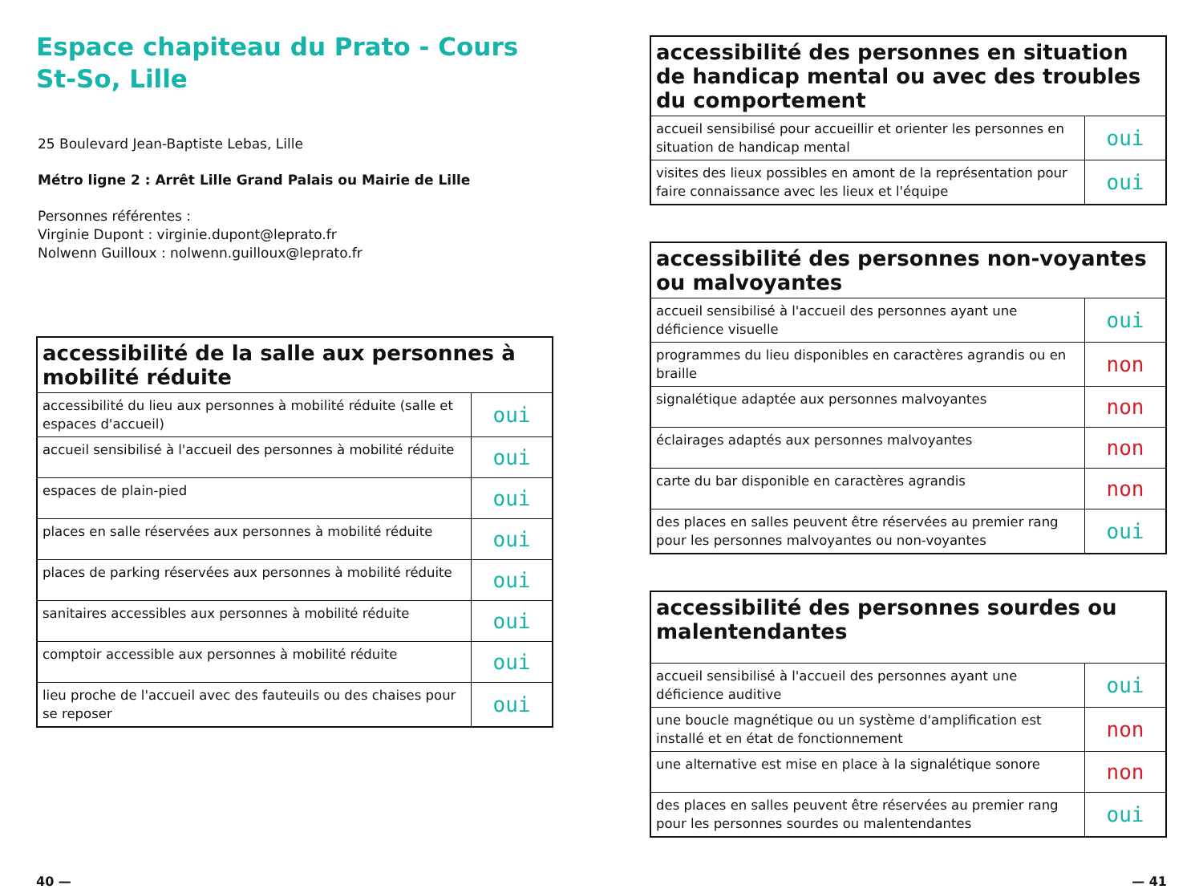Espace chapiteau du Prato - Cours St-So, Lille
25 Boulevard Jean-Baptiste Lebas, Lille
Métro ligne 2 : Arrêt Lille Grand Palais ou Mairie de Lille
Personnes référentes :
Virginie Dupont : virginie.dupont@leprato.fr
Nolwenn Guilloux : nolwenn.guilloux@leprato.fr
| accessibilité de la salle aux personnes à mobilité réduite | |
| --- | --- |
| accessibilité du lieu aux personnes à mobilité réduite (salle et espaces d'accueil) | oui |
| accueil sensibilisé à l'accueil des personnes à mobilité réduite | oui |
| espaces de plain-pied | oui |
| places en salle réservées aux personnes à mobilité réduite | oui |
| places de parking réservées aux personnes à mobilité réduite | oui |
| sanitaires accessibles aux personnes à mobilité réduite | oui |
| comptoir accessible aux personnes à mobilité réduite | oui |
| lieu proche de l'accueil avec des fauteuils ou des chaises pour se reposer | oui |
| accessibilité des personnes en situation de handicap mental ou avec des troubles du comportement | |
| --- | --- |
| accueil sensibilisé pour accueillir et orienter les personnes en situation de handicap mental | oui |
| visites des lieux possibles en amont de la représentation pour faire connaissance avec les lieux et l'équipe | oui |
| accessibilité des personnes non-voyantes ou malvoyantes | |
| --- | --- |
| accueil sensibilisé à l'accueil des personnes ayant une déficience visuelle | oui |
| programmes du lieu disponibles en caractères agrandis ou en braille | non |
| signalétique adaptée aux personnes malvoyantes | non |
| éclairages adaptés aux personnes malvoyantes | non |
| carte du bar disponible en caractères agrandis | non |
| des places en salles peuvent être réservées au premier rang pour les personnes malvoyantes ou non-voyantes | oui |
| accessibilité des personnes sourdes ou malentendantes | |
| --- | --- |
| accueil sensibilisé à l'accueil des personnes ayant une déficience auditive | oui |
| une boucle magnétique ou un système d'amplification est installé et en état de fonctionnement | non |
| une alternative est mise en place à la signalétique sonore | non |
| des places en salles peuvent être réservées au premier rang pour les personnes sourdes ou malentendantes | oui |
40 — — 41